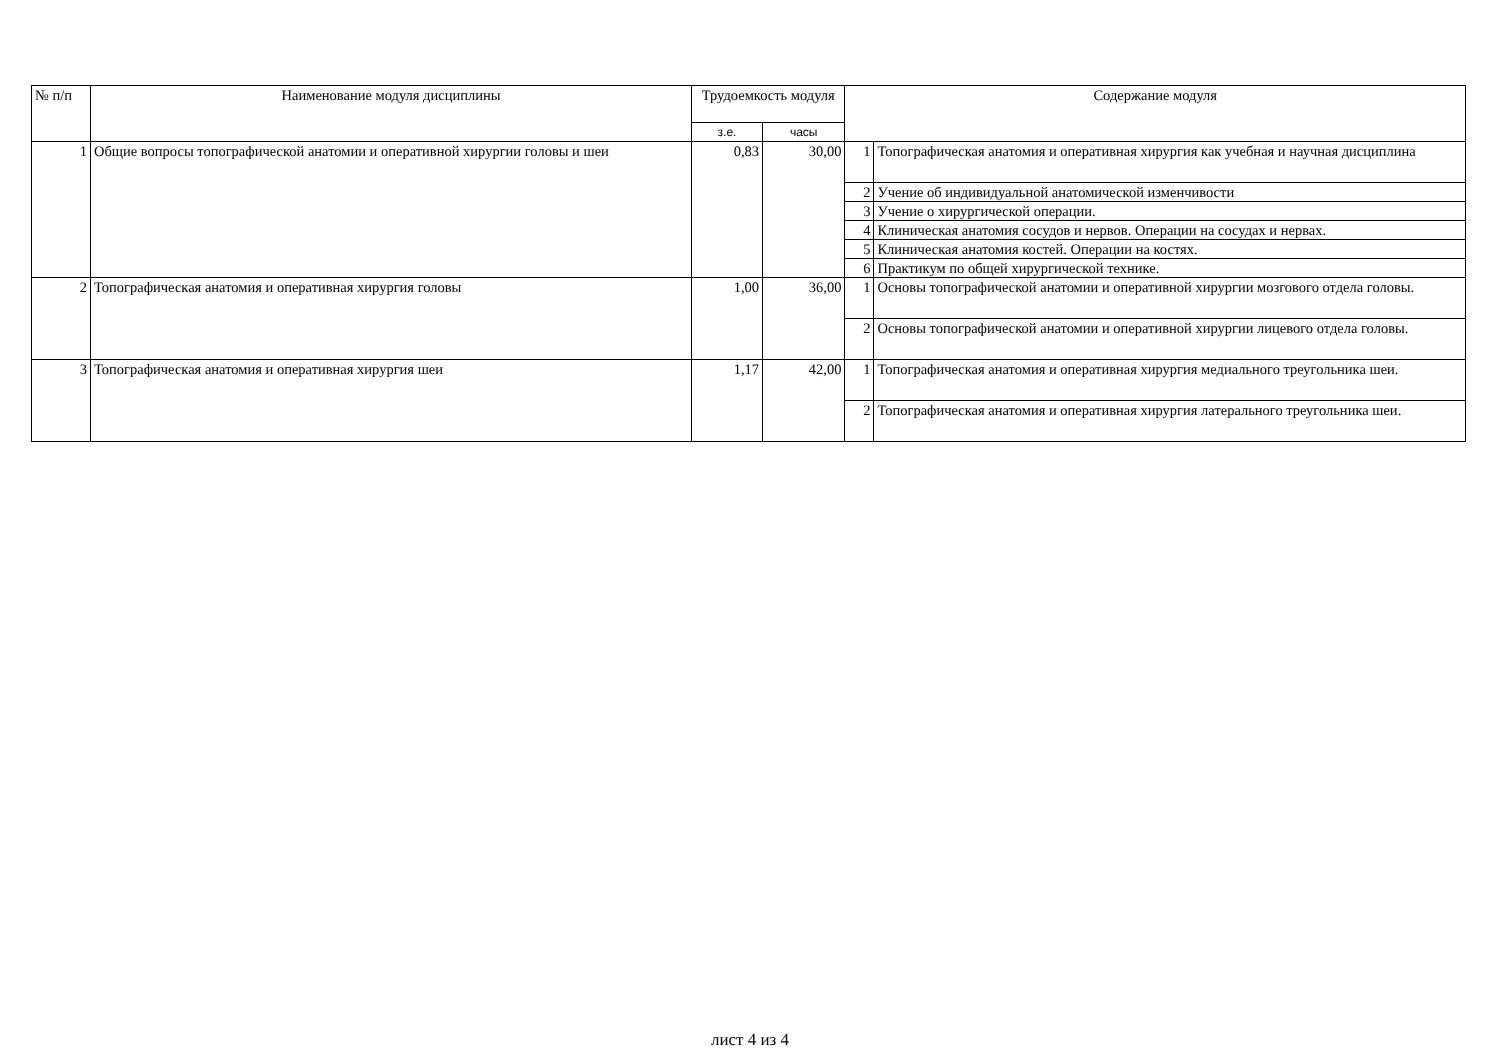| № п/п | Наименование модуля дисциплины | Трудоемкость модуля | | Содержание модуля | |
| --- | --- | --- | --- | --- | --- |
| | | з.е. | часы | | |
| 1 | Общие вопросы топографической анатомии и оперативной хирургии головы и шеи | 0,83 | 30,00 | 1 | Топографическая анатомия и оперативная хирургия как учебная и научная дисциплина |
| | | | | 2 | Учение об индивидуальной анатомической изменчивости |
| | | | | 3 | Учение о хирургической операции. |
| | | | | 4 | Клиническая анатомия сосудов и нервов. Операции на сосудах и нервах. |
| | | | | 5 | Клиническая анатомия костей. Операции на костях. |
| | | | | 6 | Практикум по общей хирургической технике. |
| 2 | Топографическая анатомия и оперативная хирургия головы | 1,00 | 36,00 | 1 | Основы топографической анатомии и оперативной хирургии мозгового отдела головы. |
| | | | | 2 | Основы топографической анатомии и оперативной хирургии лицевого отдела головы. |
| 3 | Топографическая анатомия и оперативная хирургия шеи | 1,17 | 42,00 | 1 | Топографическая анатомия и оперативная хирургия медиального треугольника шеи. |
| | | | | 2 | Топографическая анатомия и оперативная хирургия латерального треугольника шеи. |
лист 4 из 4